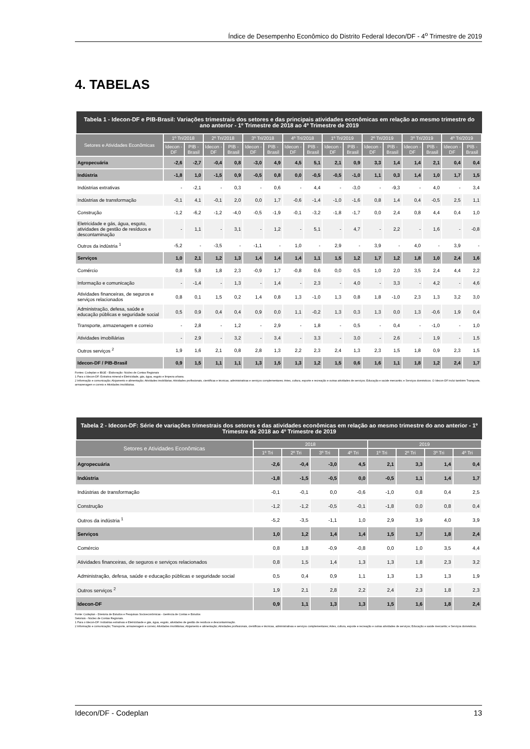Índice de Desempenho Econômico do Distrito Federal Idecon/DF - 4<sup>o</sup> Trimestre de 2019
4. TABELAS
Tabela 1 - Idecon-DF e PIB-Brasil: Variações trimestrais dos setores e das principais atividades econômicas em relação ao mesmo trimestre do ano anterior - 1º Trimestre de 2018 ao 4º Trimestre de 2019
| Setores e Atividades Econômicas | 1º Tri/2018 | | 2º Tri/2018 | | 3º Tri/2018 | | 4º Tri/2018 | | 1º Tri/2019 | | 2º Tri/2019 | | 3º Tri/2019 | | 4º Tri/2019 | |
| --- | --- | --- | --- | --- | --- | --- | --- | --- | --- | --- | --- | --- | --- | --- | --- | --- |
| | Idecon - DF | PIB - Brasil | Idecon - DF | PIB - Brasil | Idecon - DF | PIB - Brasil | Idecon - DF | PIB - Brasil | Idecon - DF | PIB - Brasil | Idecon - DF | PIB - Brasil | Idecon - DF | PIB - Brasil | Idecon - DF | PIB - Brasil |
| Agropecuária | -2,6 | -2,7 | -0,4 | 0,8 | -3,0 | 4,9 | 4,5 | 5,1 | 2,1 | 0,9 | 3,3 | 1,4 | 1,4 | 2,1 | 0,4 | 0,4 |
| Indústria | -1,8 | 1,0 | -1,5 | 0,9 | -0,5 | 0,8 | 0,0 | -0,5 | -0,5 | -1,0 | 1,1 | 0,3 | 1,4 | 1,0 | 1,7 | 1,5 |
| Indústrias extrativas | - | -2,1 | - | 0,3 | - | 0,6 | - | 4,4 | - | -3,0 | - | -9,3 | - | 4,0 | - | 3,4 |
| Indústrias de transformação | -0,1 | 4,1 | -0,1 | 2,0 | 0,0 | 1,7 | -0,6 | -1,4 | -1,0 | -1,6 | 0,8 | 1,4 | 0,4 | -0,5 | 2,5 | 1,1 |
| Construção | -1,2 | -6,2 | -1,2 | -4,0 | -0,5 | -1,9 | -0,1 | -3,2 | -1,8 | -1,7 | 0,0 | 2,4 | 0,8 | 4,4 | 0,4 | 1,0 |
| Eletricidade e gás, água, esgoto, atividades de gestão de resíduos e descontaminação | - | 1,1 | - | 3,1 | - | 1,2 | - | 5,1 | - | 4,7 | - | 2,2 | - | 1,6 | - | -0,8 |
| Outros da indústria <sup>1</sup> | -5,2 | - | -3,5 | - | -1,1 | - | 1,0 | - | 2,9 | - | 3,9 | - | 4,0 | - | 3,9 | - |
| Serviços | 1,0 | 2,1 | 1,2 | 1,3 | 1,4 | 1,4 | 1,4 | 1,1 | 1,5 | 1,2 | 1,7 | 1,2 | 1,8 | 1,0 | 2,4 | 1,6 |
| Comércio | 0,8 | 5,8 | 1,8 | 2,3 | -0,9 | 1,7 | -0,8 | 0,6 | 0,0 | 0,5 | 1,0 | 2,0 | 3,5 | 2,4 | 4,4 | 2,2 |
| Informação e comunicação | - | -1,4 | - | 1,3 | - | 1,4 | - | 2,3 | - | 4,0 | - | 3,3 | - | 4,2 | - | 4,6 |
| Atividades financeiras, de seguros e serviços relacionados | 0,8 | 0,1 | 1,5 | 0,2 | 1,4 | 0,8 | 1,3 | -1,0 | 1,3 | 0,8 | 1,8 | -1,0 | 2,3 | 1,3 | 3,2 | 3,0 |
| Administração, defesa, saúde e educação públicas e seguridade social | 0,5 | 0,9 | 0,4 | 0,4 | 0,9 | 0,0 | 1,1 | -0,2 | 1,3 | 0,3 | 1,3 | 0,0 | 1,3 | -0,6 | 1,9 | 0,4 |
| Transporte, armazenagem e correio | - | 2,8 | - | 1,2 | - | 2,9 | - | 1,8 | - | 0,5 | - | 0,4 | - | -1,0 | - | 1,0 |
| Atividades imobiliárias | - | 2,9 | - | 3,2 | - | 3,4 | - | 3,3 | - | 3,0 | - | 2,6 | - | 1,9 | - | 1,5 |
| Outros serviços <sup>2</sup> | 1,9 | 1,6 | 2,1 | 0,8 | 2,8 | 1,3 | 2,2 | 2,3 | 2,4 | 1,3 | 2,3 | 1,5 | 1,8 | 0,9 | 2,3 | 1,5 |
| Idecon-DF / PIB-Brasil | 0,9 | 1,5 | 1,1 | 1,1 | 1,3 | 1,5 | 1,3 | 1,2 | 1,5 | 0,6 | 1,6 | 1,1 | 1,8 | 1,2 | 2,4 | 1,7 |
Fontes: Codeplan e IBGE - Elaboração: Núcleo de Contas Regionais
1 Para o Idecon-DF: Extrativa mineral e Eletricidade, gás, água, esgoto e limpeza urbana.
2 Informação e comunicação; Alojamento e alimentação; Atividades imobiliárias; Atividades profissionais, científicas e técnicas, administrativas e serviços complementares; Artes, cultura, esporte e recreação e outras atividades de serviços; Educação e saúde mercantis; e Serviços domésticos. O Idecon-DF inclui também Transporte, armazenagem e correio e Atividades imobiliárias.
Tabela 2 - Idecon-DF: Série de variações trimestrais dos setores e das atividades econômicas em relação ao mesmo trimestre do ano anterior - 1º Trimestre de 2018 ao 4º Trimestre de 2019
| Setores e Atividades Econômicas | 2018 | | | | 2019 | | | |
| --- | --- | --- | --- | --- | --- | --- | --- | --- |
| | 1º Tri | 2º Tri | 3º Tri | 4º Tri | 1º Tri | 2º Tri | 3º Tri | 4º Tri |
| Agropecuária | -2,6 | -0,4 | -3,0 | 4,5 | 2,1 | 3,3 | 1,4 | 0,4 |
| Indústria | -1,8 | -1,5 | -0,5 | 0,0 | -0,5 | 1,1 | 1,4 | 1,7 |
| Indústrias de transformação | -0,1 | -0,1 | 0,0 | -0,6 | -1,0 | 0,8 | 0,4 | 2,5 |
| Construção | -1,2 | -1,2 | -0,5 | -0,1 | -1,8 | 0,0 | 0,8 | 0,4 |
| Outros da indústria <sup>1</sup> | -5,2 | -3,5 | -1,1 | 1,0 | 2,9 | 3,9 | 4,0 | 3,9 |
| Serviços | 1,0 | 1,2 | 1,4 | 1,4 | 1,5 | 1,7 | 1,8 | 2,4 |
| Comércio | 0,8 | 1,8 | -0,9 | -0,8 | 0,0 | 1,0 | 3,5 | 4,4 |
| Atividades financeiras, de seguros e serviços relacionados | 0,8 | 1,5 | 1,4 | 1,3 | 1,3 | 1,8 | 2,3 | 3,2 |
| Administração, defesa, saúde e educação públicas e seguridade social | 0,5 | 0,4 | 0,9 | 1,1 | 1,3 | 1,3 | 1,3 | 1,9 |
| Outros serviços <sup>2</sup> | 1,9 | 2,1 | 2,8 | 2,2 | 2,4 | 2,3 | 1,8 | 2,3 |
| Idecon-DF | 0,9 | 1,1 | 1,3 | 1,3 | 1,5 | 1,6 | 1,8 | 2,4 |
Fonte: Codeplan - Diretoria de Estudos e Pesquisas Socioeconômicas - Gerência de Contas e Estudos
Setoriais - Núcleo de Contas Regionais.
1 Para o Idecon-DF: Indústrias extrativas e Eletricidasde e gás, água, esgoto, atividades de gestão de resíduos e descontaminação.
2 Informação e comunicação; Transporte, armazenagem e correio; Atividades imobiliárias; Alojamento e alimentação; Atividades profissionais, científicas e técnicas, administrativas e serviços complementares; Artes, cultura, esporte e recreação e outras atividades de serviços; Educação e saúde mercantis; e Serviços domésticos.
Idecon/DF - Codeplan 13